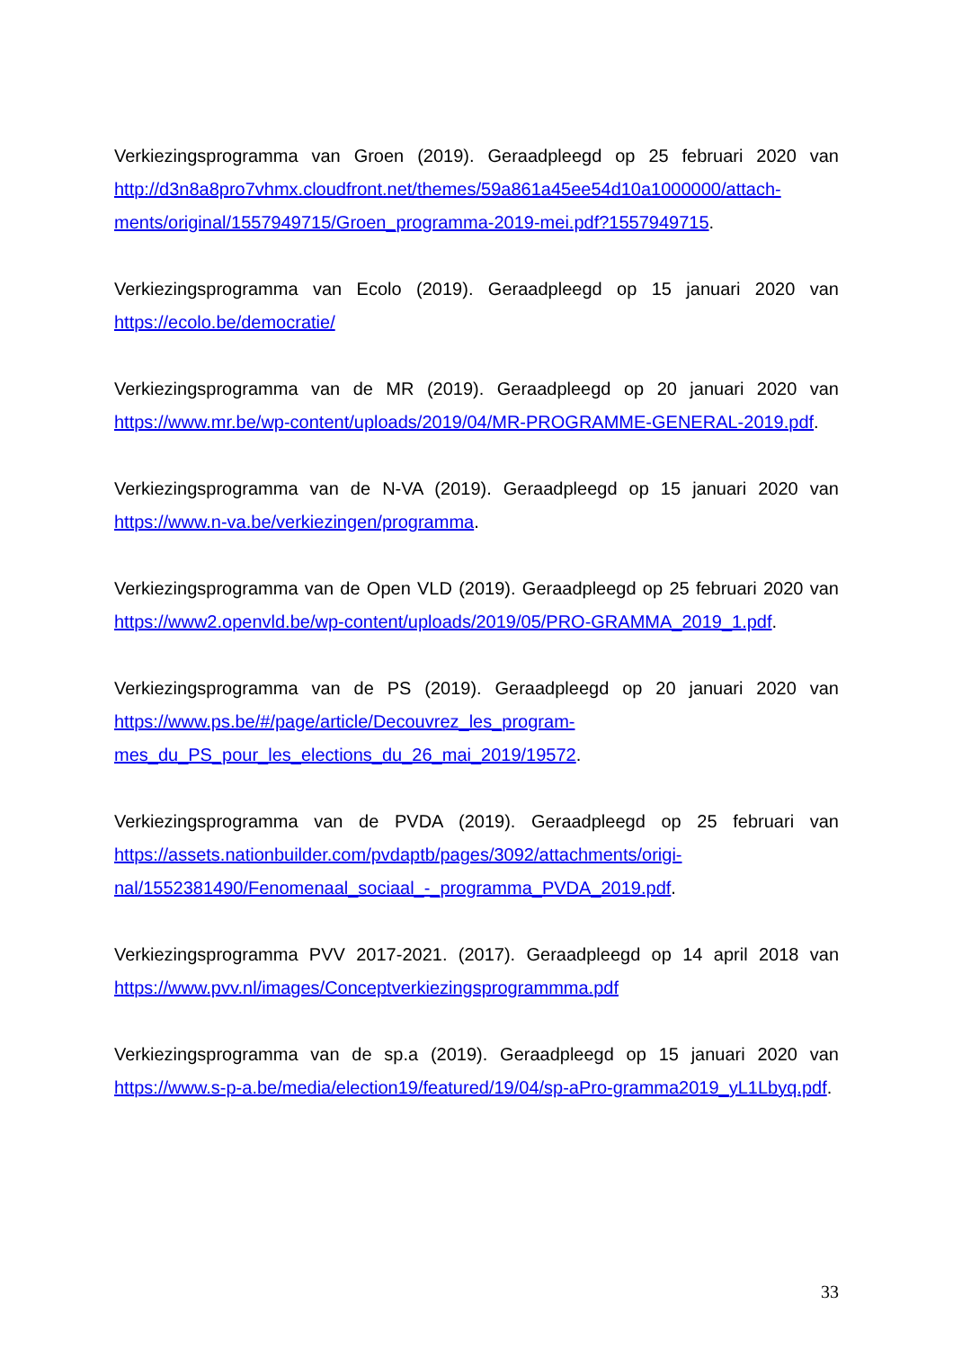Verkiezingsprogramma van Groen (2019). Geraadpleegd op 25 februari 2020 van http://d3n8a8pro7vhmx.cloudfront.net/themes/59a861a45ee54d10a1000000/attach-ments/original/1557949715/Groen_programma-2019-mei.pdf?1557949715.
Verkiezingsprogramma van Ecolo (2019). Geraadpleegd op 15 januari 2020 van https://ecolo.be/democratie/
Verkiezingsprogramma van de MR (2019). Geraadpleegd op 20 januari 2020 van https://www.mr.be/wp-content/uploads/2019/04/MR-PROGRAMME-GENERAL-2019.pdf.
Verkiezingsprogramma van de N-VA (2019). Geraadpleegd op 15 januari 2020 van https://www.n-va.be/verkiezingen/programma.
Verkiezingsprogramma van de Open VLD (2019). Geraadpleegd op 25 februari 2020 van https://www2.openvld.be/wp-content/uploads/2019/05/PRO-GRAMMA_2019_1.pdf.
Verkiezingsprogramma van de PS (2019). Geraadpleegd op 20 januari 2020 van https://www.ps.be/#/page/article/Decouvrez_les_program-mes_du_PS_pour_les_elections_du_26_mai_2019/19572.
Verkiezingsprogramma van de PVDA (2019). Geraadpleegd op 25 februari van https://assets.nationbuilder.com/pvdaptb/pages/3092/attachments/origi-nal/1552381490/Fenomenaal_sociaal_-_programma_PVDA_2019.pdf.
Verkiezingsprogramma PVV 2017-2021. (2017). Geraadpleegd op 14 april 2018 van https://www.pvv.nl/images/Conceptverkiezingsprogrammma.pdf
Verkiezingsprogramma van de sp.a (2019). Geraadpleegd op 15 januari 2020 van https://www.s-p-a.be/media/election19/featured/19/04/sp-aPro-gramma2019_yL1Lbyq.pdf.
33